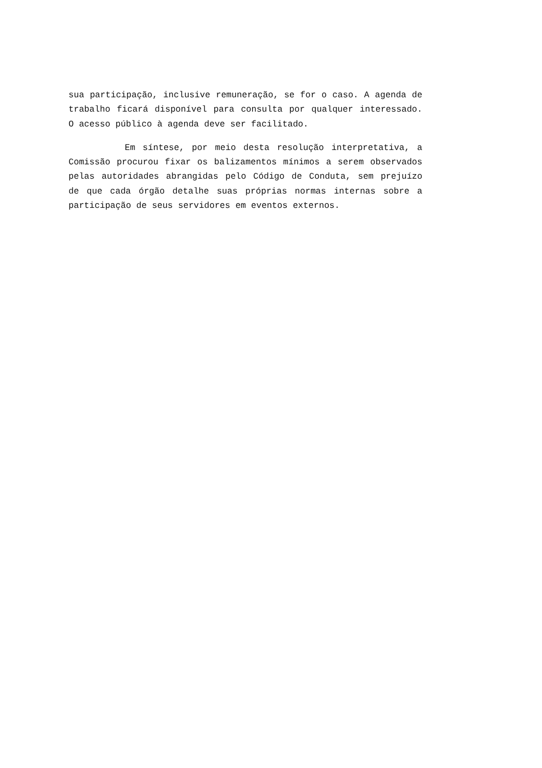sua participação, inclusive remuneração, se for o caso. A agenda de trabalho ficará disponível para consulta por qualquer interessado. O acesso público à agenda deve ser facilitado.
Em síntese, por meio desta resolução interpretativa, a Comissão procurou fixar os balizamentos mínimos a serem observados pelas autoridades abrangidas pelo Código de Conduta, sem prejuízo de que cada órgão detalhe suas próprias normas internas sobre a participação de seus servidores em eventos externos.